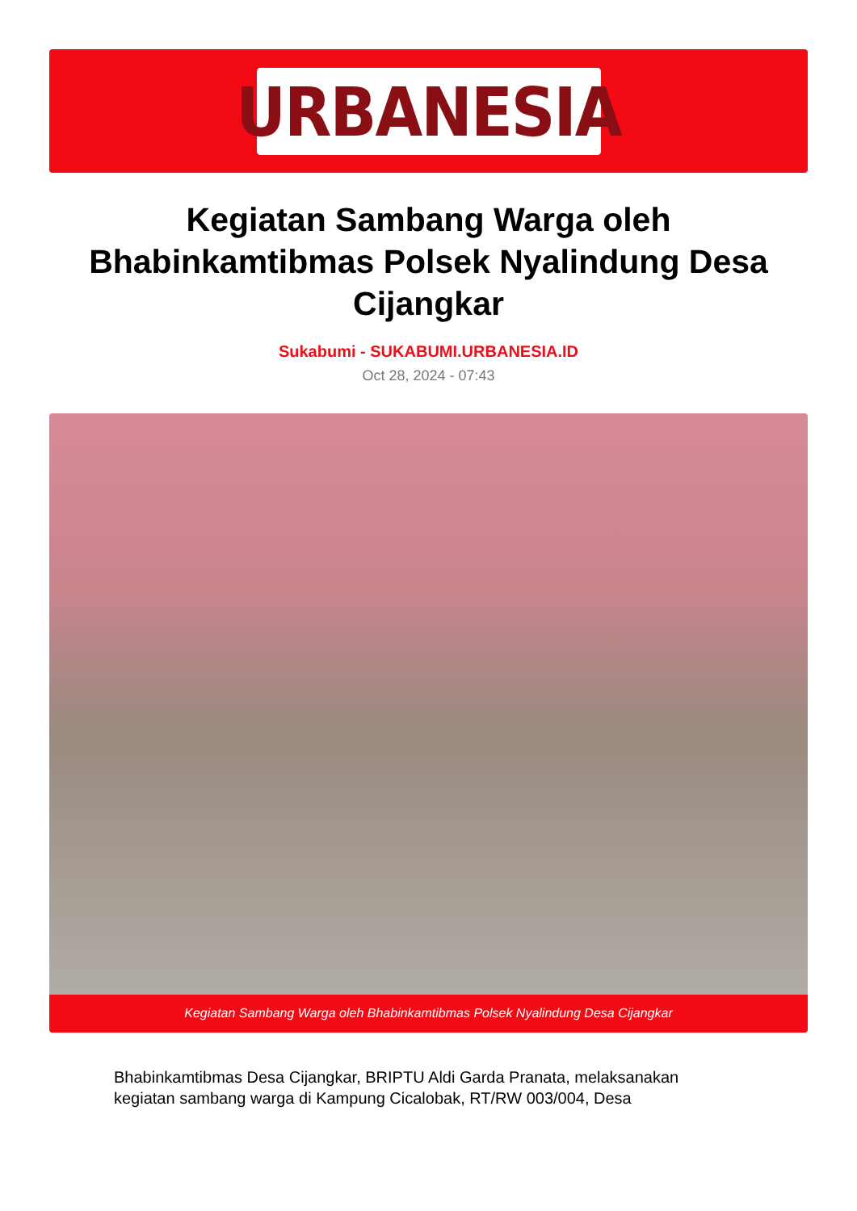URBANESIA
Kegiatan Sambang Warga oleh Bhabinkamtibmas Polsek Nyalindung Desa Cijangkar
Sukabumi - SUKABUMI.URBANESIA.ID
Oct 28, 2024 - 07:43
Kegiatan Sambang Warga oleh Bhabinkamtibmas Polsek Nyalindung Desa Cijangkar
Bhabinkamtibmas Desa Cijangkar, BRIPTU Aldi Garda Pranata, melaksanakan kegiatan sambang warga di Kampung Cicalobak, RT/RW 003/004, Desa